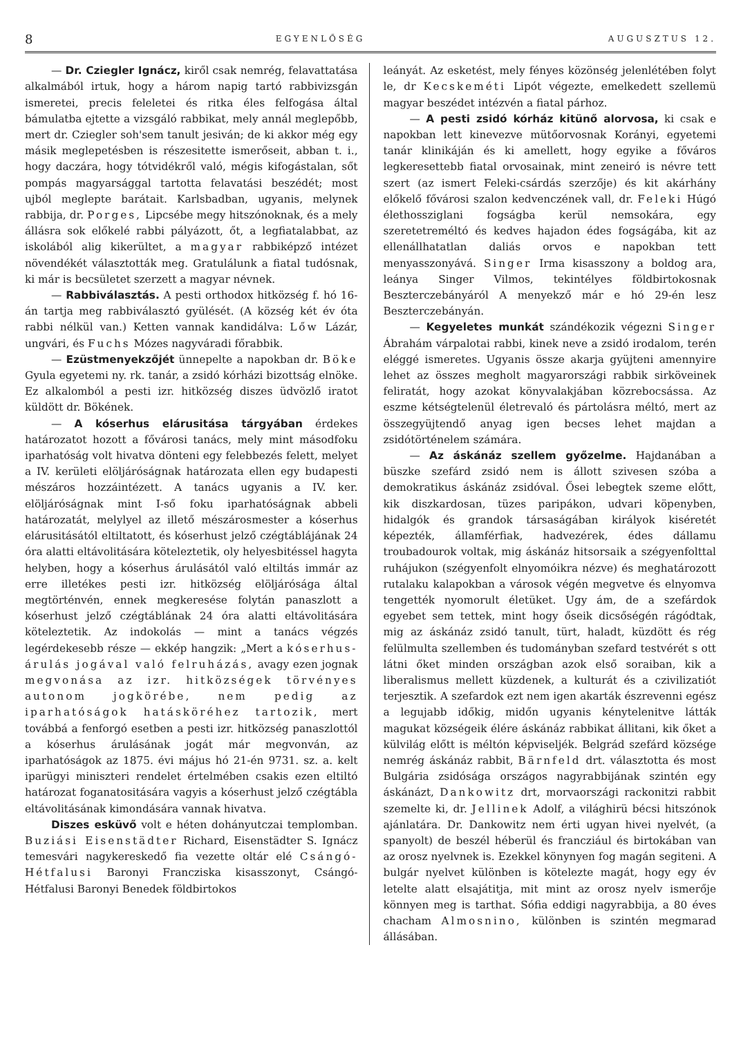8 EGYENLŐSÉG AUGUSZTUS 12.
— Dr. Cziegler Ignácz, kiről csak nemrég, felavattatása alkalmából irtuk, hogy a három napig tartó rabbivizsgán ismeretei, precis feleletei és ritka éles felfogása által bámulatba ejtette a vizsgáló rabbikat, mely annál meglepőbb, mert dr. Cziegler soh'sem tanult jesiván; de ki akkor még egy másik meglepetésben is részesitette ismerőseit, abban t. i., hogy daczára, hogy tótvidékről való, mégis kifogástalan, sőt pompás magyarsággal tartotta felavatási beszédét; most ujból meglepte barátait. Karlsbadban, ugyanis, melynek rabbija, dr. Porges, Lipcsébe megy hitszónoknak, és a mely állásra sok előkelé rabbi pályázott, őt, a legfiatalabbat, az iskolából alig kikerültet, a magyar rabbiképző intézet növendékét választották meg. Gratulálunk a fiatal tudósnak, ki már is becsületet szerzett a magyar névnek.
— Rabbiválasztás. A pesti orthodox hitközség f. hó 16-án tartja meg rabbiválasztó gyülését. (A község két év óta rabbi nélkül van.) Ketten vannak kandidálva: Lőw Lázár, ungvári, és Fuchs Mózes nagyváradi főrabbik.
— Ezüstmenyekzőjét ünnepelte a napokban dr. Böke Gyula egyetemi ny. rk. tanár, a zsidó kórházi bizottság elnöke. Ez alkalomból a pesti izr. hitközség diszes üdvözlő iratot küldött dr. Bökének.
— A kóserhus elárusitása tárgyában érdekes határozatot hozott a fővárosi tanács, mely mint másodfoku iparhatóság volt hivatva dönteni egy felebbezés felett, melyet a IV. kerületi elöljáróságnak határozata ellen egy budapesti mészáros hozzáintézett. A tanács ugyanis a IV. ker. elöljáróságnak mint I-ső foku iparhatóságnak abbeli határozatát, melylyel az illető mészárosmester a kóserhus elárusitásától eltiltatott, és kóserhust jelző czégtáblájának 24 óra alatti eltávolitására köteleztetik, oly helyesbitéssel hagyta helyben, hogy a kóserhus árulásától való eltiltás immár az erre illetékes pesti izr. hitközség elöljárósága által megtörténvén, ennek megkeresése folytán panaszlott a kóserhust jelző czégtáblának 24 óra alatti eltávolitására köteleztetik. Az indokolás — mint a tanács végzés legérdekesebb része — ekkép hangzik: „Mert a kóserhus-árulás jogával való felruházás, avagy ezen jognak megvonása az izr. hitközségek törvényes autonom jogkörébe, nem pedig az iparhatóságok hatásköréhez tartozik, mert továbbá a fenforgó esetben a pesti izr. hitközség panaszlottól a kóserhus árulásának jogát már megvonván, az iparhatóságok az 1875. évi május hó 21-én 9731. sz. a. kelt iparügyi miniszteri rendelet értelmében csakis ezen eltiltó határozat foganatositására vagyis a kóserhust jelző czégtábla eltávolitásának kimondására vannak hivatva.
Diszes esküvő volt e héten dohányutczai templomban. Buziási Eisenstädter Richard, Eisenstädter S. Ignácz temesvári nagykereskedő fia vezette oltár elé Csángó-Hétfalusi Baronyi Francziska kisasszonyt, Csángó-Hétfalusi Baronyi Benedek földbirtokos
leányát. Az esketést, mely fényes közönség jelenlétében folyt le, dr Kecskeméti Lipót végezte, emelkedett szellemü magyar beszédet intézvén a fiatal párhoz.
— A pesti zsidó kórház kitünő alorvosa, ki csak e napokban lett kinevezve mütőorvosnak Korányi, egyetemi tanár klinikáján és ki amellett, hogy egyike a főváros legkeresettebb fiatal orvosainak, mint zeneiró is névre tett szert (az ismert Feleki-csárdás szerzője) és kit akárhány előkelő fővárosi szalon kedvenczének vall, dr. Feleki Húgó élethossziglani fogságba kerül nemsokára, egy szeretetreméltó és kedves hajadon édes fogságába, kit az ellenállhatatlan daliás orvos e napokban tett menyasszonyává. Singer Irma kisasszony a boldog ara, leánya Singer Vilmos, tekintélyes földbirtokosnak Beszterczebányáról A menyekző már e hó 29-én lesz Beszterczebányán.
— Kegyeletes munkát szándékozik végezni Singer Ábrahám várpalotai rabbi, kinek neve a zsidó irodalom, terén eléggé ismeretes. Ugyanis össze akarja gyüjteni amennyire lehet az összes megholt magyarországi rabbik sirköveinek feliratát, hogy azokat könyvalakjában közrebocsássa. Az eszme kétségtelenül életrevaló és pártolásra méltó, mert az összegyüjtendő anyag igen becses lehet majdan a zsidótörténelem számára.
— Az áskánáz szellem győzelme. Hajdanában a büszke szefárd zsidó nem is állott szivesen szóba a demokratikus áskánáz zsidóval. Ősei lebegtek szeme előtt, kik diszkardosan, tüzes paripákon, udvari köpenyben, hidalgók és grandok társaságában királyok kiséretét képezték, államférfiak, hadvezérek, édes dállamu troubadourok voltak, mig áskánáz hitsorsaik a szégyenfolttal ruhájukon (szégyenfolt elnyomóikra nézve) és meghatározott rutalaku kalapokban a városok végén megvetve és elnyomva tengették nyomorult életüket. Ugy ám, de a szefárdok egyebet sem tettek, mint hogy őseik dicsőségén rágódtak, mig az áskánáz zsidó tanult, türt, haladt, küzdött és rég felülmulta szellemben és tudományban szefard testvérét s ott látni őket minden országban azok első soraiban, kik a liberalismus mellett küzdenek, a kulturát és a czivilizatiót terjesztik. A szefardok ezt nem igen akarták észrevenni egész a legujabb időkig, midőn ugyanis kénytelenitve látták magukat községeik élére áskánáz rabbikat állitani, kik őket a külvilág előtt is méltón képviseljék. Belgrád szefárd községe nemrég áskánáz rabbit, Bärnfeld drt. választotta és most Bulgária zsidósága országos nagyrabbijának szintén egy áskánázt, Dankowitz drt, morvaországi rackonitzi rabbit szemelte ki, dr. Jellinek Adolf, a világhirü bécsi hitszónok ajánlatára. Dr. Dankowitz nem érti ugyan hivei nyelvét, (a spanyolt) de beszél héberül és francziául és birtokában van az orosz nyelvnek is. Ezekkel könynyen fog magán segiteni. A bulgár nyelvet különben is kötelezte magát, hogy egy év letelte alatt elsajátitja, mit mint az orosz nyelv ismerője könnyen meg is tarthat. Sófia eddigi nagyrabbija, a 80 éves chacham Almosnino, különben is szintén megmarad állásában.